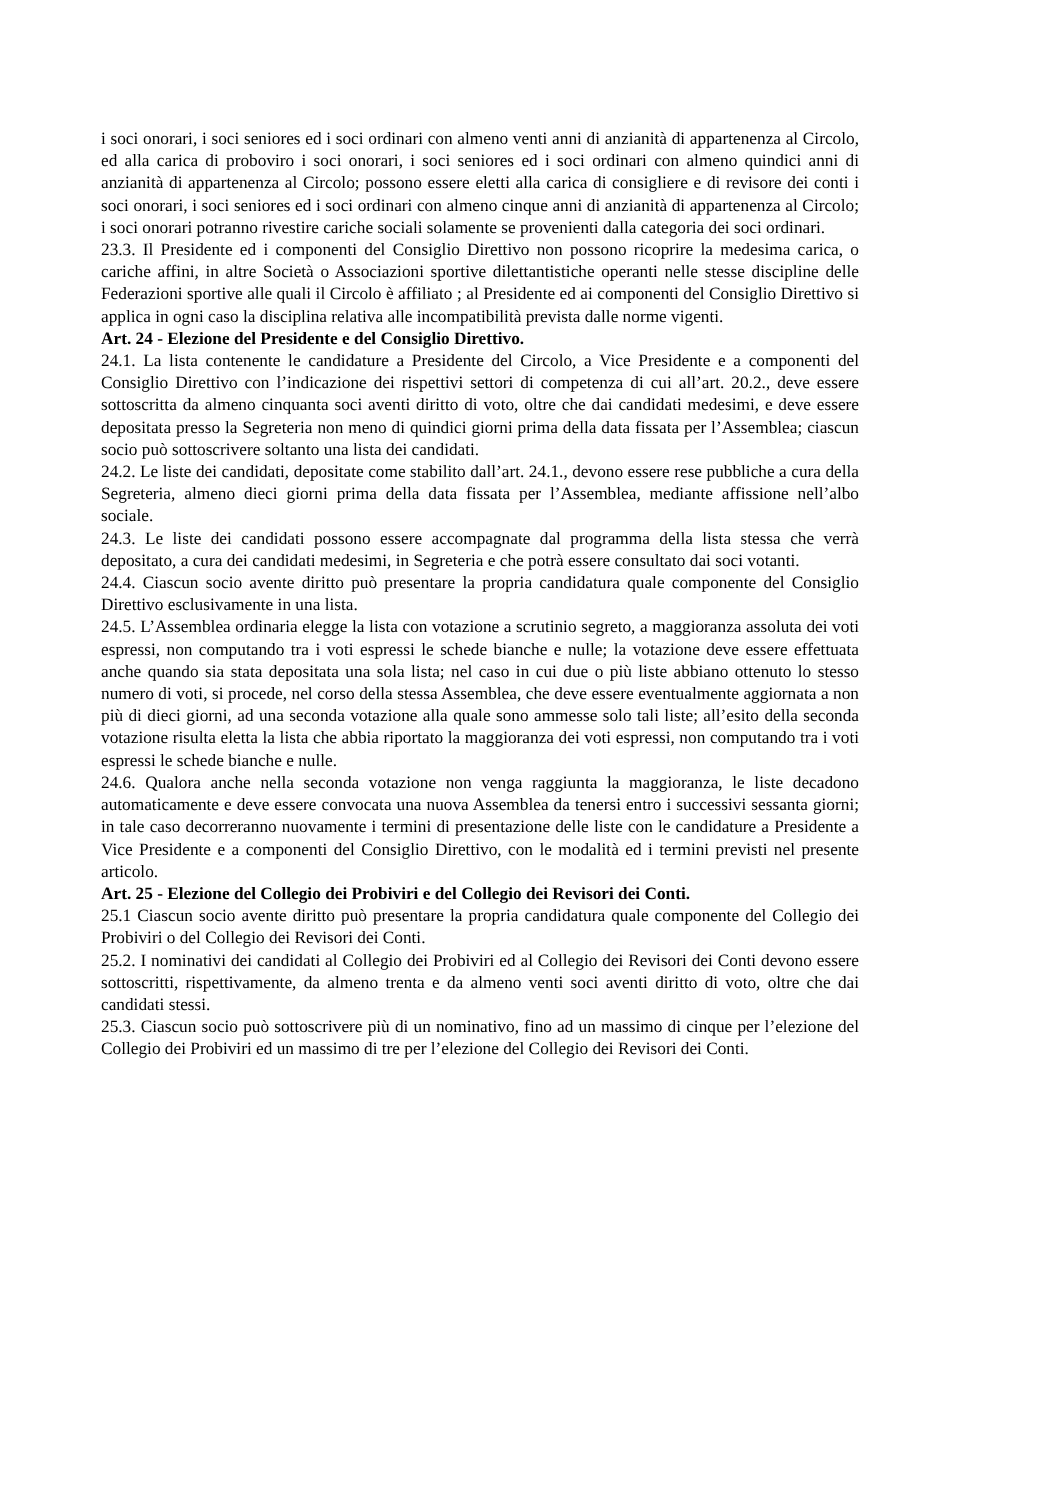i soci onorari, i soci seniores ed i soci ordinari con almeno venti anni di anzianità di appartenenza al Circolo, ed alla carica di proboviro i soci onorari, i soci seniores ed i soci ordinari con almeno quindici anni di anzianità di appartenenza al Circolo; possono essere eletti alla carica di consigliere e di revisore dei conti i soci onorari, i soci seniores ed i soci ordinari con almeno cinque anni di anzianità di appartenenza al Circolo; i soci onorari potranno rivestire cariche sociali solamente se provenienti dalla categoria dei soci ordinari.
23.3. Il Presidente ed i componenti del Consiglio Direttivo non possono ricoprire la medesima carica, o cariche affini, in altre Società o Associazioni sportive dilettantistiche operanti nelle stesse discipline delle Federazioni sportive alle quali il Circolo è affiliato ; al Presidente ed ai componenti del Consiglio Direttivo si applica in ogni caso la disciplina relativa alle incompatibilità prevista dalle norme vigenti.
Art. 24 - Elezione del Presidente e del Consiglio Direttivo.
24.1. La lista contenente le candidature a Presidente del Circolo, a Vice Presidente e a componenti del Consiglio Direttivo con l’indicazione dei rispettivi settori di competenza di cui all’art. 20.2., deve essere sottoscritta da almeno cinquanta soci aventi diritto di voto, oltre che dai candidati medesimi, e deve essere depositata presso la Segreteria non meno di quindici giorni prima della data fissata per l’Assemblea; ciascun socio può sottoscrivere soltanto una lista dei candidati.
24.2. Le liste dei candidati, depositate come stabilito dall’art. 24.1., devono essere rese pubbliche a cura della Segreteria, almeno dieci giorni prima della data fissata per l’Assemblea, mediante affissione nell’albo sociale.
24.3. Le liste dei candidati possono essere accompagnate dal programma della lista stessa che verrà depositato, a cura dei candidati medesimi, in Segreteria e che potrà essere consultato dai soci votanti.
24.4. Ciascun socio avente diritto può presentare la propria candidatura quale componente del Consiglio Direttivo esclusivamente in una lista.
24.5. L’Assemblea ordinaria elegge la lista con votazione a scrutinio segreto, a maggioranza assoluta dei voti espressi, non computando tra i voti espressi le schede bianche e nulle; la votazione deve essere effettuata anche quando sia stata depositata una sola lista; nel caso in cui due o più liste abbiano ottenuto lo stesso numero di voti, si procede, nel corso della stessa Assemblea, che deve essere eventualmente aggiornata a non più di dieci giorni, ad una seconda votazione alla quale sono ammesse solo tali liste; all’esito della seconda votazione risulta eletta la lista che abbia riportato la maggioranza dei voti espressi, non computando tra i voti espressi le schede bianche e nulle.
24.6. Qualora anche nella seconda votazione non venga raggiunta la maggioranza, le liste decadono automaticamente e deve essere convocata una nuova Assemblea da tenersi entro i successivi sessanta giorni; in tale caso decorreranno nuovamente i termini di presentazione delle liste con le candidature a Presidente a Vice Presidente e a componenti del Consiglio Direttivo, con le modalità ed i termini previsti nel presente articolo.
Art. 25 - Elezione del Collegio dei Probiviri e del Collegio dei Revisori dei Conti.
25.1 Ciascun socio avente diritto può presentare la propria candidatura quale componente del Collegio dei Probiviri o del Collegio dei Revisori dei Conti.
25.2. I nominativi dei candidati al Collegio dei Probiviri ed al Collegio dei Revisori dei Conti devono essere sottoscritti, rispettivamente, da almeno trenta e da almeno venti soci aventi diritto di voto, oltre che dai candidati stessi.
25.3. Ciascun socio può sottoscrivere più di un nominativo, fino ad un massimo di cinque per l’elezione del Collegio dei Probiviri ed un massimo di tre per l’elezione del Collegio dei Revisori dei Conti.